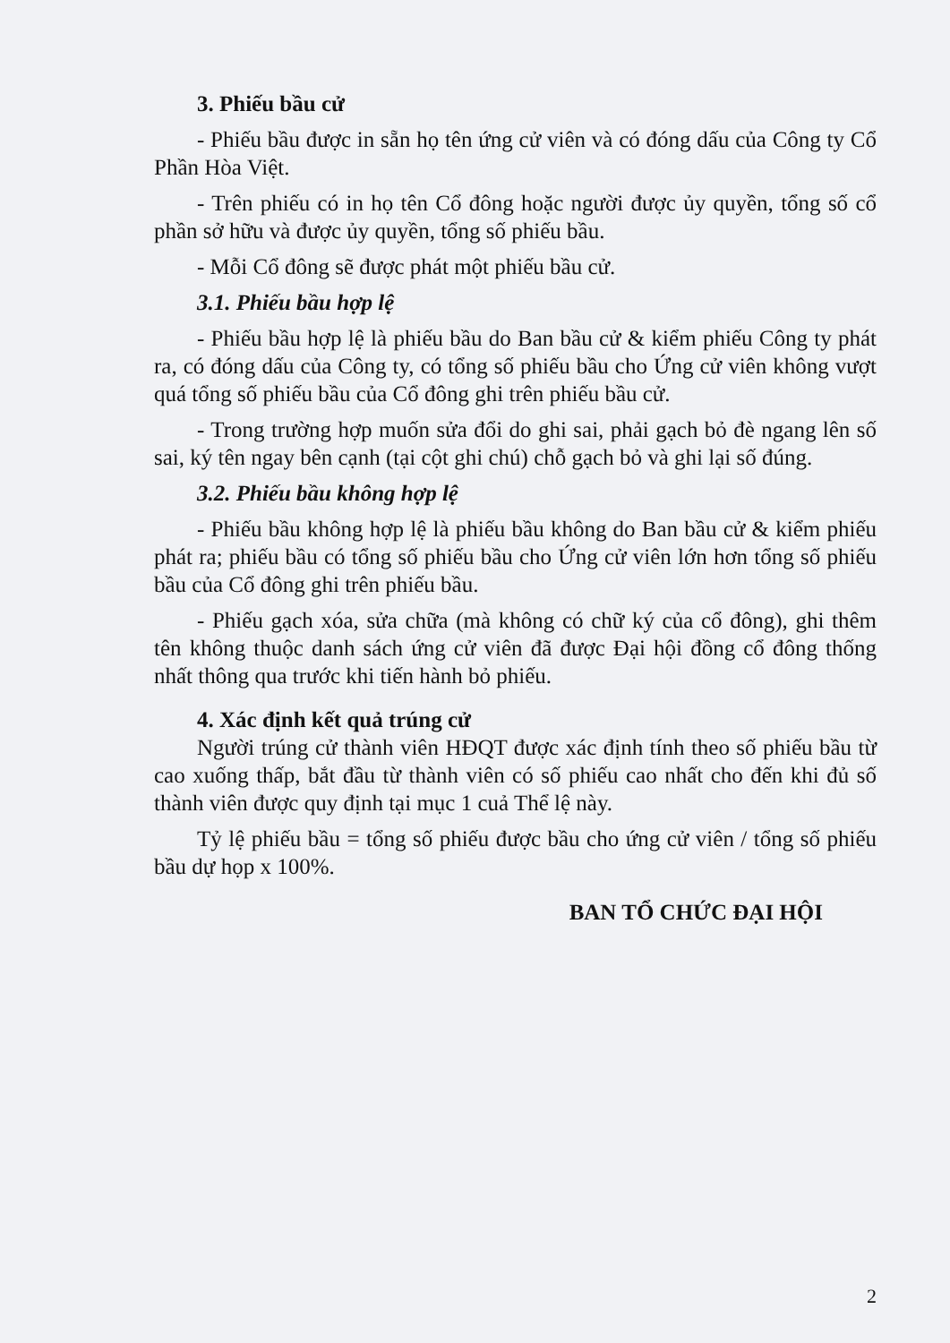3. Phiếu bầu cử
- Phiếu bầu được in sẵn họ tên ứng cử viên và có đóng dấu của Công ty Cổ Phần Hòa Việt.
- Trên phiếu có in họ tên Cổ đông hoặc người được ủy quyền, tổng số cổ phần sở hữu và được ủy quyền, tổng số phiếu bầu.
- Mỗi Cổ đông sẽ được phát một phiếu bầu cử.
3.1. Phiếu bầu hợp lệ
- Phiếu bầu hợp lệ là phiếu bầu do Ban bầu cử & kiểm phiếu Công ty phát ra, có đóng dấu của Công ty, có tổng số phiếu bầu cho Ứng cử viên không vượt quá tổng số phiếu bầu của Cổ đông ghi trên phiếu bầu cử.
- Trong trường hợp muốn sửa đổi do ghi sai, phải gạch bỏ đè ngang lên số sai, ký tên ngay bên cạnh (tại cột ghi chú) chỗ gạch bỏ và ghi lại số đúng.
3.2. Phiếu bầu không hợp lệ
- Phiếu bầu không hợp lệ là phiếu bầu không do Ban bầu cử & kiểm phiếu phát ra; phiếu bầu có tổng số phiếu bầu cho Ứng cử viên lớn hơn tổng số phiếu bầu của Cổ đông ghi trên phiếu bầu.
- Phiếu gạch xóa, sửa chữa (mà không có chữ ký của cổ đông), ghi thêm tên không thuộc danh sách ứng cử viên đã được Đại hội đồng cổ đông thống nhất thông qua trước khi tiến hành bỏ phiếu.
4. Xác định kết quả trúng cử
Người trúng cử thành viên HĐQT được xác định tính theo số phiếu bầu từ cao xuống thấp, bắt đầu từ thành viên có số phiếu cao nhất cho đến khi đủ số thành viên được quy định tại mục 1 cuả Thể lệ này.
Tỷ lệ phiếu bầu = tổng số phiếu được bầu cho ứng cử viên / tổng số phiếu bầu dự họp x 100%.
BAN TỔ CHỨC ĐẠI HỘI
2